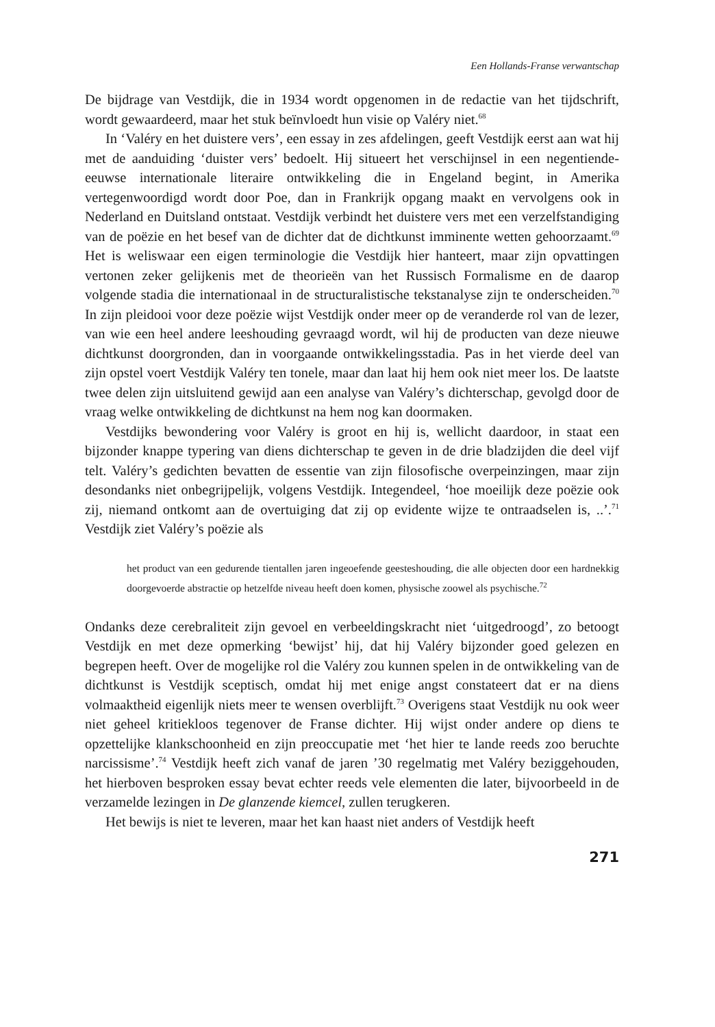Een Hollands-Franse verwantschap
De bijdrage van Vestdijk, die in 1934 wordt opgenomen in de redactie van het tijdschrift, wordt gewaardeerd, maar het stuk beïnvloedt hun visie op Valéry niet.<sup>68</sup>
In ‘Valéry en het duistere vers’, een essay in zes afdelingen, geeft Vestdijk eerst aan wat hij met de aanduiding ‘duister vers’ bedoelt. Hij situeert het verschijnsel in een negentiende-eeuwse internationale literaire ontwikkeling die in Engeland begint, in Amerika vertegenwoordigd wordt door Poe, dan in Frankrijk opgang maakt en vervolgens ook in Nederland en Duitsland ontstaat. Vestdijk verbindt het duistere vers met een verzelfstandiging van de poëzie en het besef van de dichter dat de dichtkunst imminente wetten gehoorzaamt.<sup>69</sup> Het is weliswaar een eigen terminologie die Vestdijk hier hanteert, maar zijn opvattingen vertonen zeker gelijkenis met de theorieën van het Russisch Formalisme en de daarop volgende stadia die internationaal in de structuralistische tekstanalyse zijn te onderscheiden.<sup>70</sup> In zijn pleidooi voor deze poëzie wijst Vestdijk onder meer op de veranderde rol van de lezer, van wie een heel andere leeshouding gevraagd wordt, wil hij de producten van deze nieuwe dichtkunst doorgronden, dan in voorgaande ontwikkelingsstadia. Pas in het vierde deel van zijn opstel voert Vestdijk Valéry ten tonele, maar dan laat hij hem ook niet meer los. De laatste twee delen zijn uitsluitend gewijd aan een analyse van Valéry’s dichterschap, gevolgd door de vraag welke ontwikkeling de dichtkunst na hem nog kan doormaken.
Vestdijks bewondering voor Valéry is groot en hij is, wellicht daardoor, in staat een bijzonder knappe typering van diens dichterschap te geven in de drie bladzijden die deel vijf telt. Valéry’s gedichten bevatten de essentie van zijn filosofische overpeinzingen, maar zijn desondanks niet onbegrijpelijk, volgens Vestdijk. Integendeel, ‘hoe moeilijk deze poëzie ook zij, niemand ontkomt aan de overtuiging dat zij op evidente wijze te ontraadselen is, ..’.<sup>71</sup> Vestdijk ziet Valéry’s poëzie als
het product van een gedurende tientallen jaren ingeoefende geesteshouding, die alle objecten door een hardnekkig doorgevoerde abstractie op hetzelfde niveau heeft doen komen, physische zoowel als psychische.<sup>72</sup>
Ondanks deze cerebraliteit zijn gevoel en verbeeldingskracht niet ‘uitgedroogd’, zo betoogt Vestdijk en met deze opmerking ‘bewijst’ hij, dat hij Valéry bijzonder goed gelezen en begrepen heeft. Over de mogelijke rol die Valéry zou kunnen spelen in de ontwikkeling van de dichtkunst is Vestdijk sceptisch, omdat hij met enige angst constateert dat er na diens volmaaktheid eigenlijk niets meer te wensen overblijft.<sup>73</sup> Overigens staat Vestdijk nu ook weer niet geheel kritiekloos tegenover de Franse dichter. Hij wijst onder andere op diens te opzettelijke klankschoonheid en zijn preoccupatie met ‘het hier te lande reeds zoo beruchte narcissisme’.<sup>74</sup> Vestdijk heeft zich vanaf de jaren ’30 regelmatig met Valéry beziggehouden, het hierboven besproken essay bevat echter reeds vele elementen die later, bijvoorbeeld in de verzamelde lezingen in De glanzende kiemcel, zullen terugkeren.
Het bewijs is niet te leveren, maar het kan haast niet anders of Vestdijk heeft
271